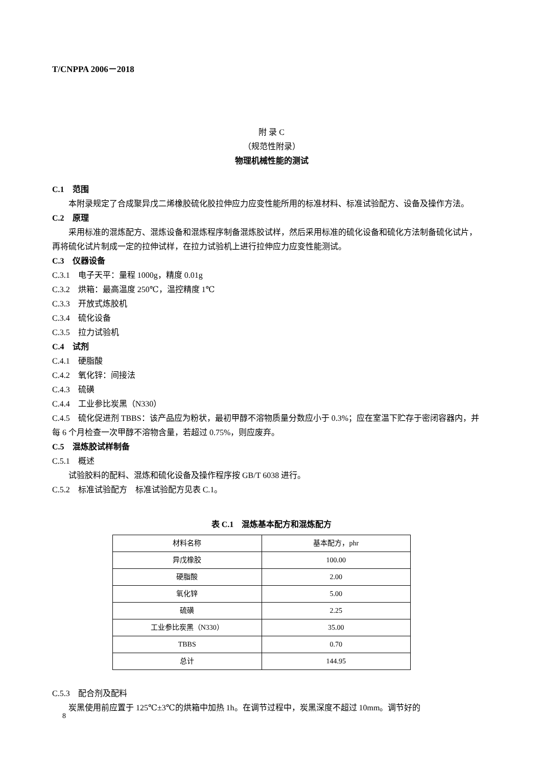T/CNPPA 2006－2018
附 录 C
（规范性附录）
物理机械性能的测试
C.1　范围
本附录规定了合成聚异戊二烯橡胶硫化胶拉伸应力应变性能所用的标准材料、标准试验配方、设备及操作方法。
C.2　原理
采用标准的混炼配方、混炼设备和混炼程序制备混炼胶试样，然后采用标准的硫化设备和硫化方法制备硫化试片，再将硫化试片制成一定的拉伸试样，在拉力试验机上进行拉伸应力应变性能测试。
C.3　仪器设备
C.3.1　电子天平：量程 1000g，精度 0.01g
C.3.2　烘箱：最高温度 250℃，温控精度 1℃
C.3.3　开放式炼胶机
C.3.4　硫化设备
C.3.5　拉力试验机
C.4　试剂
C.4.1　硬脂酸
C.4.2　氧化锌：间接法
C.4.3　硫磺
C.4.4　工业参比炭黑（N330）
C.4.5　硫化促进剂 TBBS：该产品应为粉状，最初甲醇不溶物质量分数应小于 0.3%；应在室温下贮存于密闭容器内，并每 6 个月检查一次甲醇不溶物含量，若超过 0.75%，则应废弃。
C.5　混炼胶试样制备
C.5.1　概述
试验胶料的配料、混炼和硫化设备及操作程序按 GB/T 6038 进行。
C.5.2　标准试验配方　标准试验配方见表 C.1。
表 C.1　混炼基本配方和混炼配方
| 材料名称 | 基本配方，phr |
| --- | --- |
| 异戊橡胶 | 100.00 |
| 硬脂酸 | 2.00 |
| 氧化锌 | 5.00 |
| 硫磺 | 2.25 |
| 工业参比炭黑（N330） | 35.00 |
| TBBS | 0.70 |
| 总计 | 144.95 |
C.5.3　配合剂及配料
炭黑使用前应置于 125℃±3℃的烘箱中加热 1h。在调节过程中，炭黑深度不超过 10mm。调节好的
8